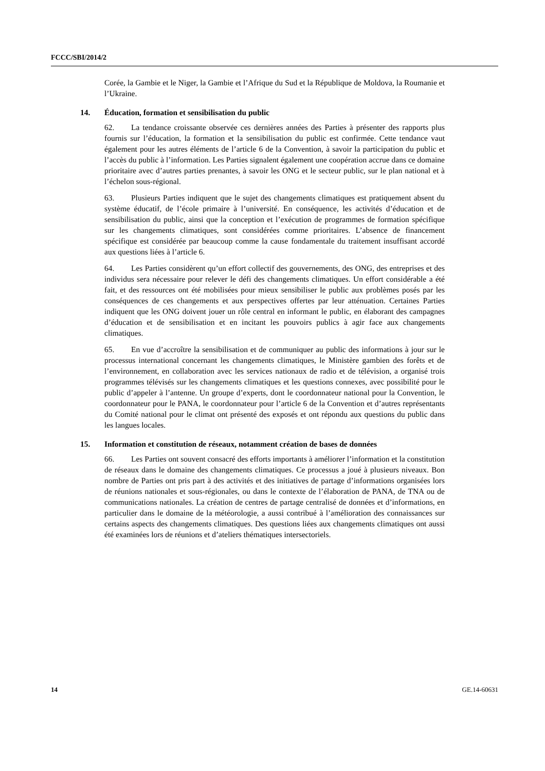FCCC/SBI/2014/2
Corée, la Gambie et le Niger, la Gambie et l’Afrique du Sud et la République de Moldova, la Roumanie et l’Ukraine.
14. Éducation, formation et sensibilisation du public
62. La tendance croissante observée ces dernières années des Parties à présenter des rapports plus fournis sur l’éducation, la formation et la sensibilisation du public est confirmée. Cette tendance vaut également pour les autres éléments de l’article 6 de la Convention, à savoir la participation du public et l’accès du public à l’information. Les Parties signalent également une coopération accrue dans ce domaine prioritaire avec d’autres parties prenantes, à savoir les ONG et le secteur public, sur le plan national et à l’échelon sous-régional.
63. Plusieurs Parties indiquent que le sujet des changements climatiques est pratiquement absent du système éducatif, de l’école primaire à l’université. En conséquence, les activités d’éducation et de sensibilisation du public, ainsi que la conception et l’exécution de programmes de formation spécifique sur les changements climatiques, sont considérées comme prioritaires. L’absence de financement spécifique est considérée par beaucoup comme la cause fondamentale du traitement insuffisant accordé aux questions liées à l’article 6.
64. Les Parties considèrent qu’un effort collectif des gouvernements, des ONG, des entreprises et des individus sera nécessaire pour relever le défi des changements climatiques. Un effort considérable a été fait, et des ressources ont été mobilisées pour mieux sensibiliser le public aux problèmes posés par les conséquences de ces changements et aux perspectives offertes par leur atténuation. Certaines Parties indiquent que les ONG doivent jouer un rôle central en informant le public, en élaborant des campagnes d’éducation et de sensibilisation et en incitant les pouvoirs publics à agir face aux changements climatiques.
65. En vue d’accroître la sensibilisation et de communiquer au public des informations à jour sur le processus international concernant les changements climatiques, le Ministère gambien des forêts et de l’environnement, en collaboration avec les services nationaux de radio et de télévision, a organisé trois programmes télévisés sur les changements climatiques et les questions connexes, avec possibilité pour le public d’appeler à l’antenne. Un groupe d’experts, dont le coordonnateur national pour la Convention, le coordonnateur pour le PANA, le coordonnateur pour l’article 6 de la Convention et d’autres représentants du Comité national pour le climat ont présenté des exposés et ont répondu aux questions du public dans les langues locales.
15. Information et constitution de réseaux, notamment création de bases de données
66. Les Parties ont souvent consacré des efforts importants à améliorer l’information et la constitution de réseaux dans le domaine des changements climatiques. Ce processus a joué à plusieurs niveaux. Bon nombre de Parties ont pris part à des activités et des initiatives de partage d’informations organisées lors de réunions nationales et sous-régionales, ou dans le contexte de l’élaboration de PANA, de TNA ou de communications nationales. La création de centres de partage centralisé de données et d’informations, en particulier dans le domaine de la météorologie, a aussi contribué à l’amélioration des connaissances sur certains aspects des changements climatiques. Des questions liées aux changements climatiques ont aussi été examinées lors de réunions et d’ateliers thématiques intersectoriels.
14 GE.14-60631